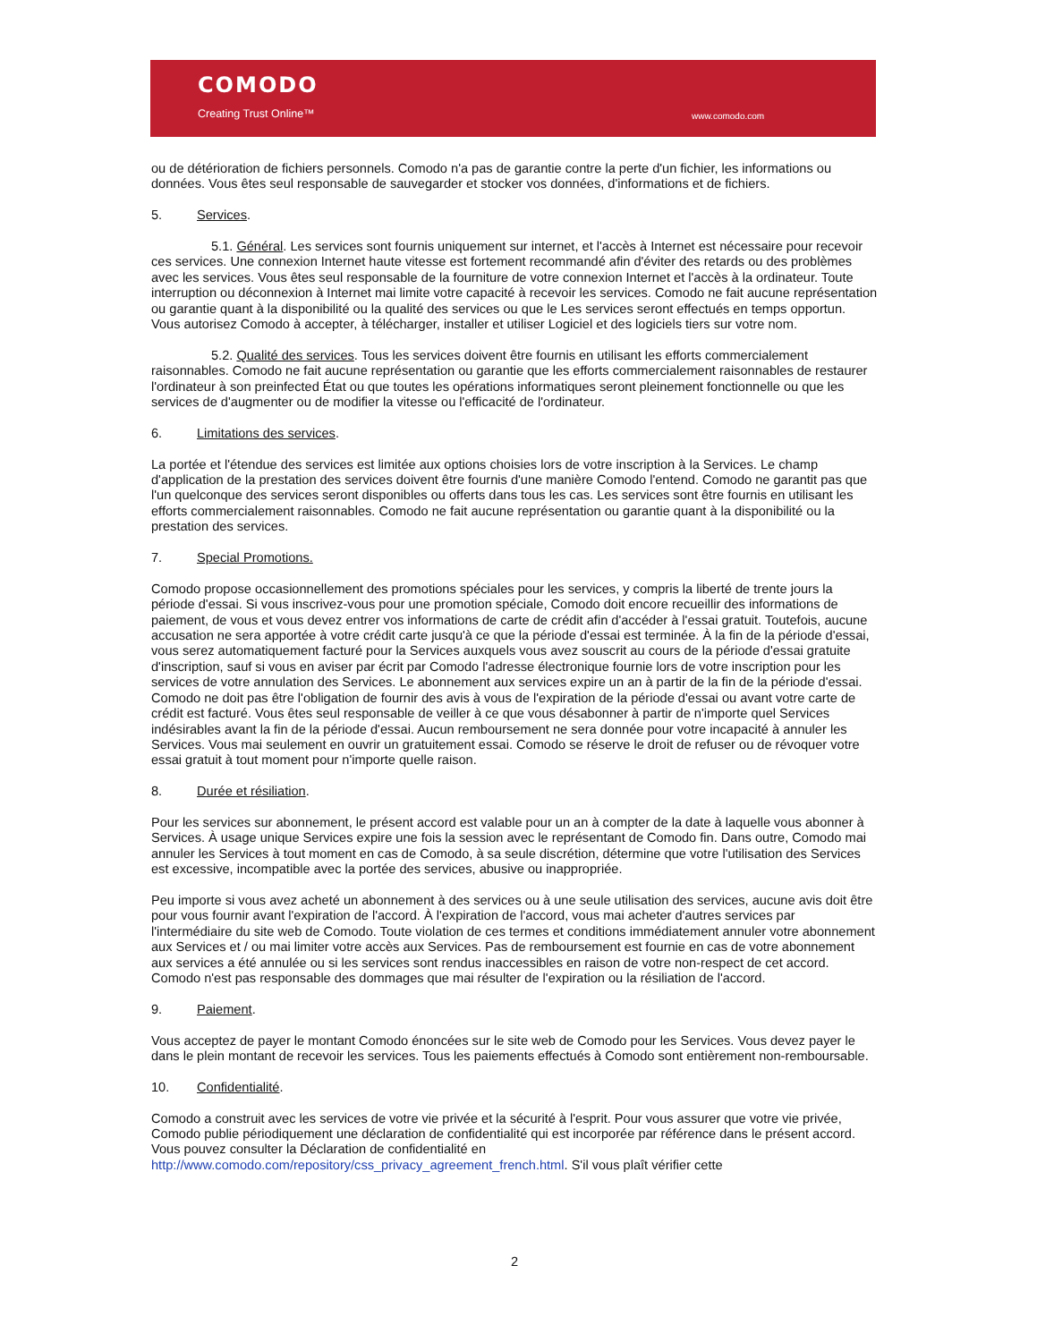COMODO
Creating Trust Online™ www.comodo.com
ou de détérioration de fichiers personnels. Comodo n'a pas de garantie contre la perte d'un fichier, les informations ou données. Vous êtes seul responsable de sauvegarder et stocker vos données, d'informations et de fichiers.
5. Services.
5.1. Général. Les services sont fournis uniquement sur internet, et l'accès à Internet est nécessaire pour recevoir ces services. Une connexion Internet haute vitesse est fortement recommandé afin d'éviter des retards ou des problèmes avec les services. Vous êtes seul responsable de la fourniture de votre connexion Internet et l'accès à la ordinateur. Toute interruption ou déconnexion à Internet mai limite votre capacité à recevoir les services. Comodo ne fait aucune représentation ou garantie quant à la disponibilité ou la qualité des services ou que le Les services seront effectués en temps opportun. Vous autorisez Comodo à accepter, à télécharger, installer et utiliser Logiciel et des logiciels tiers sur votre nom.
5.2. Qualité des services. Tous les services doivent être fournis en utilisant les efforts commercialement raisonnables. Comodo ne fait aucune représentation ou garantie que les efforts commercialement raisonnables de restaurer l'ordinateur à son preinfected État ou que toutes les opérations informatiques seront pleinement fonctionnelle ou que les services de d'augmenter ou de modifier la vitesse ou l'efficacité de l'ordinateur.
6. Limitations des services.
La portée et l'étendue des services est limitée aux options choisies lors de votre inscription à la Services. Le champ d'application de la prestation des services doivent être fournis d'une manière Comodo l'entend. Comodo ne garantit pas que l'un quelconque des services seront disponibles ou offerts dans tous les cas. Les services sont être fournis en utilisant les efforts commercialement raisonnables. Comodo ne fait aucune représentation ou garantie quant à la disponibilité ou la prestation des services.
7. Special Promotions.
Comodo propose occasionnellement des promotions spéciales pour les services, y compris la liberté de trente jours la période d'essai. Si vous inscrivez-vous pour une promotion spéciale, Comodo doit encore recueillir des informations de paiement, de vous et vous devez entrer vos informations de carte de crédit afin d'accéder à l'essai gratuit. Toutefois, aucune accusation ne sera apportée à votre crédit carte jusqu'à ce que la période d'essai est terminée. À la fin de la période d'essai, vous serez automatiquement facturé pour la Services auxquels vous avez souscrit au cours de la période d'essai gratuite d'inscription, sauf si vous en aviser par écrit par Comodo l'adresse électronique fournie lors de votre inscription pour les services de votre annulation des Services. Le abonnement aux services expire un an à partir de la fin de la période d'essai. Comodo ne doit pas être l'obligation de fournir des avis à vous de l'expiration de la période d'essai ou avant votre carte de crédit est facturé. Vous êtes seul responsable de veiller à ce que vous désabonner à partir de n'importe quel Services indésirables avant la fin de la période d'essai. Aucun remboursement ne sera donnée pour votre incapacité à annuler les Services. Vous mai seulement en ouvrir un gratuitement essai. Comodo se réserve le droit de refuser ou de révoquer votre essai gratuit à tout moment pour n'importe quelle raison.
8. Durée et résiliation.
Pour les services sur abonnement, le présent accord est valable pour un an à compter de la date à laquelle vous abonner à Services. À usage unique Services expire une fois la session avec le représentant de Comodo fin. Dans outre, Comodo mai annuler les Services à tout moment en cas de Comodo, à sa seule discrétion, détermine que votre l'utilisation des Services est excessive, incompatible avec la portée des services, abusive ou inappropriée.
Peu importe si vous avez acheté un abonnement à des services ou à une seule utilisation des services, aucune avis doit être pour vous fournir avant l'expiration de l'accord. À l'expiration de l'accord, vous mai acheter d'autres services par l'intermédiaire du site web de Comodo. Toute violation de ces termes et conditions immédiatement annuler votre abonnement aux Services et / ou mai limiter votre accès aux Services. Pas de remboursement est fournie en cas de votre abonnement aux services a été annulée ou si les services sont rendus inaccessibles en raison de votre non-respect de cet accord. Comodo n'est pas responsable des dommages que mai résulter de l'expiration ou la résiliation de l'accord.
9. Paiement.
Vous acceptez de payer le montant Comodo énoncées sur le site web de Comodo pour les Services. Vous devez payer le dans le plein montant de recevoir les services. Tous les paiements effectués à Comodo sont entièrement non-remboursable.
10. Confidentialité.
Comodo a construit avec les services de votre vie privée et la sécurité à l'esprit. Pour vous assurer que votre vie privée, Comodo publie périodiquement une déclaration de confidentialité qui est incorporée par référence dans le présent accord. Vous pouvez consulter la Déclaration de confidentialité en http://www.comodo.com/repository/css_privacy_agreement_french.html. S'il vous plaît vérifier cette
2